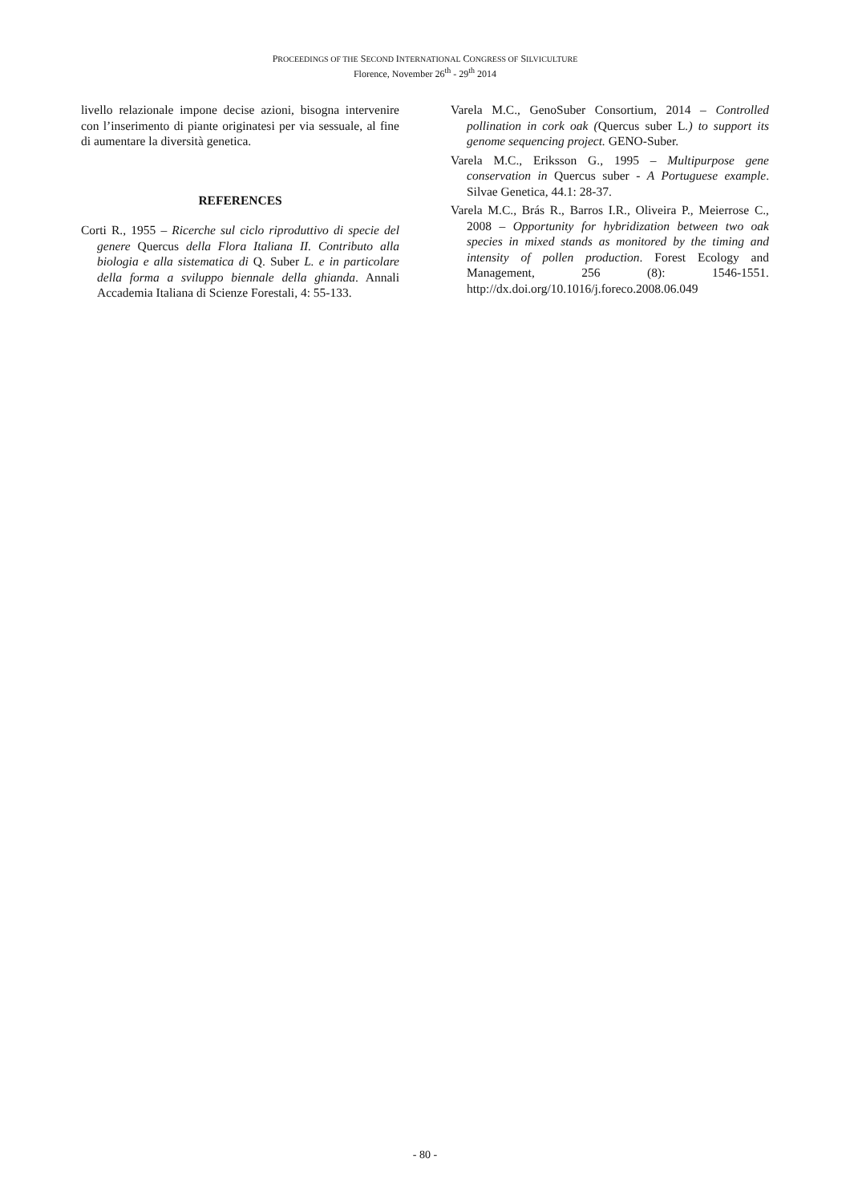PROCEEDINGS OF THE SECOND INTERNATIONAL CONGRESS OF SILVICULTURE
Florence, November 26<sup>th</sup> - 29<sup>th</sup> 2014
livello relazionale impone decise azioni, bisogna intervenire con l’inserimento di piante originatesi per via sessuale, al fine di aumentare la diversità genetica.
REFERENCES
Corti R., 1955 – Ricerche sul ciclo riproduttivo di specie del genere Quercus della Flora Italiana II. Contributo alla biologia e alla sistematica di Q. Suber L. e in particolare della forma a sviluppo biennale della ghianda. Annali Accademia Italiana di Scienze Forestali, 4: 55-133.
Varela M.C., GenoSuber Consortium, 2014 – Controlled pollination in cork oak (Quercus suber L.) to support its genome sequencing project. GENO-Suber.
Varela M.C., Eriksson G., 1995 – Multipurpose gene conservation in Quercus suber - A Portuguese example. Silvae Genetica, 44.1: 28-37.
Varela M.C., Brás R., Barros I.R., Oliveira P., Meierrose C., 2008 – Opportunity for hybridization between two oak species in mixed stands as monitored by the timing and intensity of pollen production. Forest Ecology and Management, 256 (8): 1546-1551. http://dx.doi.org/10.1016/j.foreco.2008.06.049
- 80 -